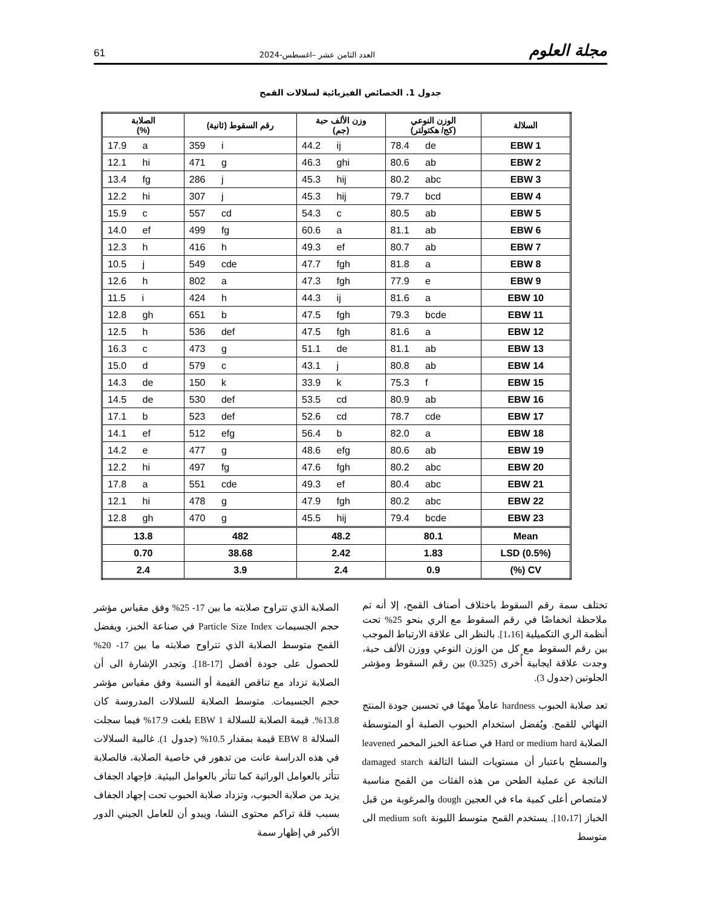مجلة العلوم العدد الثامن عشر –اغسطس-2024 61
جدول 1. الخصائص الفيزيائية لسلالات القمح
| السلالة | الوزن النوعي (كج/ هكتولتر) | وزن الألف حبة (جم) | رقم السقوط (ثانية) | الصلابة (%) |
| --- | --- | --- | --- | --- |
| EBW 1 | 78.4 de | 44.2 ij | 359 i | 17.9 a |
| EBW 2 | 80.6 ab | 46.3 ghi | 471 g | 12.1 hi |
| EBW 3 | 80.2 abc | 45.3 hij | 286 j | 13.4 fg |
| EBW 4 | 79.7 bcd | 45.3 hij | 307 j | 12.2 hi |
| EBW 5 | 80.5 ab | 54.3 c | 557 cd | 15.9 c |
| EBW 6 | 81.1 ab | 60.6 a | 499 fg | 14.0 ef |
| EBW 7 | 80.7 ab | 49.3 ef | 416 h | 12.3 h |
| EBW 8 | 81.8 a | 47.7 fgh | 549 cde | 10.5 j |
| EBW 9 | 77.9 e | 47.3 fgh | 802 a | 12.6 h |
| EBW 10 | 81.6 a | 44.3 ij | 424 h | 11.5 i |
| EBW 11 | 79.3 bcde | 47.5 fgh | 651 b | 12.8 gh |
| EBW 12 | 81.6 a | 47.5 fgh | 536 def | 12.5 h |
| EBW 13 | 81.1 ab | 51.1 de | 473 g | 16.3 c |
| EBW 14 | 80.8 ab | 43.1 j | 579 c | 15.0 d |
| EBW 15 | 75.3 f | 33.9 k | 150 k | 14.3 de |
| EBW 16 | 80.9 ab | 53.5 cd | 530 def | 14.5 de |
| EBW 17 | 78.7 cde | 52.6 cd | 523 def | 17.1 b |
| EBW 18 | 82.0 a | 56.4 b | 512 efg | 14.1 ef |
| EBW 19 | 80.6 ab | 48.6 efg | 477 g | 14.2 e |
| EBW 20 | 80.2 abc | 47.6 fgh | 497 fg | 12.2 hi |
| EBW 21 | 80.4 abc | 49.3 ef | 551 cde | 17.8 a |
| EBW 22 | 80.2 abc | 47.9 fgh | 478 g | 12.1 hi |
| EBW 23 | 79.4 bcde | 45.5 hij | 470 g | 12.8 gh |
| Mean | 80.1 | 48.2 | 482 | 13.8 |
| LSD (0.5%) | 1.83 | 2.42 | 38.68 | 0.70 |
| CV (%) | 0.9 | 2.4 | 3.9 | 2.4 |
تختلف سمة رقم السقوط باختلاف أصناف القمح، إلا أنه تم ملاحظة انخفاضًا في رقم السقوط مع الري بنحو 25% تحت أنظمة الري التكميلية [1،16]. بالنظر الى علاقة الارتباط الموجب بين رقم السقوط مع كل من الوزن النوعي ووزن الألف حبة، وجدت علاقة ايجابية أُخرى (0.325) بين رقم السقوط ومؤشر الجلوتين (جدول 3).
تعد صلابة الحبوب hardness عاملاً مهمًا في تحسين جودة المنتج النهائي للقمح. ويُفضل استخدام الحبوب الصلبة أو المتوسطة الصلابة Hard or medium hard في صناعة الخبز المخمر leavened والمسطح باعتبار أن مستويات النشا التالفة damaged starch الناتجة عن عملية الطحن من هذه الفئات من القمح مناسبة لامتصاص أعلى كمية ماء في العجين dough والمرغوبة من قبل الخباز [10،17]. يستخدم القمح متوسط الليونة medium soft الى متوسط
الصلابة الذي تتراوح صلابته ما بين 17- 25% وفق مقياس مؤشر حجم الجسيمات Particle Size Index في صناعة الخبز، ويفضل القمح متوسط الصلابة الذي تتراوح صلابته ما بين 17- 20% للحصول على جودة أفضل [17-18]. وتجدر الإشارة الى أن الصلابة تزداد مع تناقص القيمة أو النسبة وفق مقياس مؤشر حجم الجسيمات. متوسط الصلابة للسلالات المدروسة كان 13.8%. قيمة الصلابة للسلالة EBW 1 بلغت 17.9% فيما سجلت السلالة EBW 8 قيمة بمقدار 10.5% (جدول 1). غالبية السلالات في هذه الدراسة عانت من تدهور في خاصية الصلابة، فالصلابة تتأثر بالعوامل الوراثية كما تتأثر بالعوامل البيئية. فإجهاد الجفاف يزيد من صلابة الحبوب، وتزداد صلابة الحبوب تحت إجهاد الجفاف بسبب قلة تراكم محتوى النشا، ويبدو أن للعامل الجيني الدور الأكبر في إظهار سمة